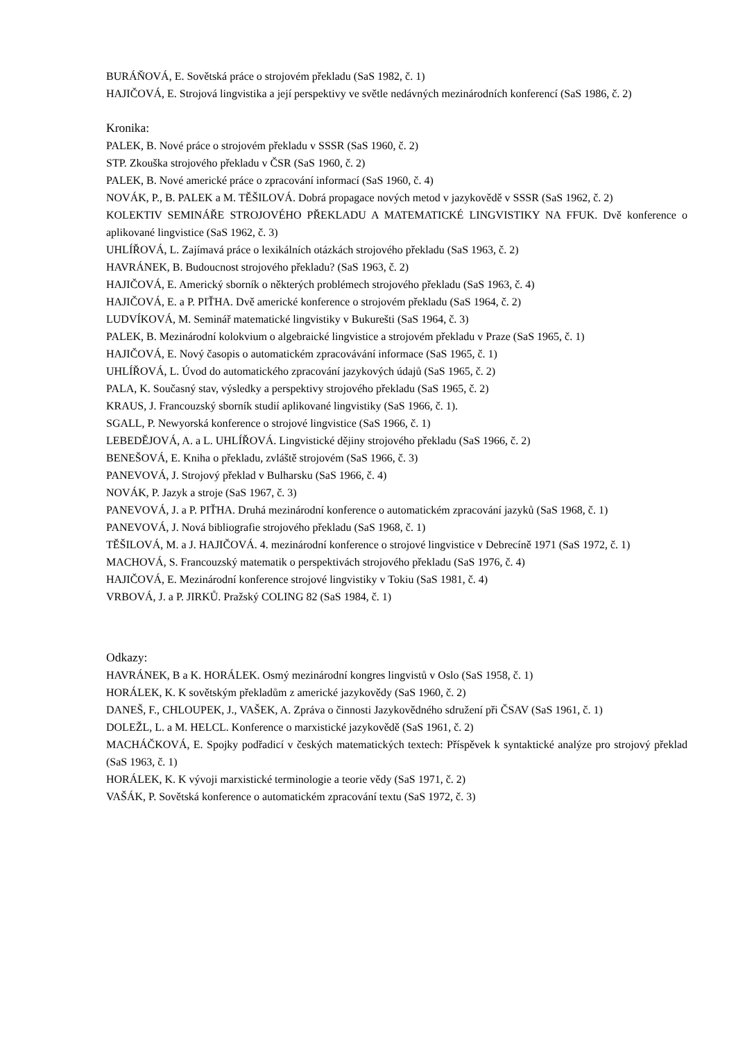BURÁŇOVÁ, E. Sovětská práce o strojovém překladu (SaS 1982, č. 1)
HAJIČOVÁ, E. Strojová lingvistika a její perspektivy ve světle nedávných mezinárodních konferencí (SaS 1986, č. 2)
Kronika:
PALEK, B. Nové práce o strojovém překladu v SSSR (SaS 1960, č. 2)
STP. Zkouška strojového překladu v ČSR (SaS 1960, č. 2)
PALEK, B. Nové americké práce o zpracování informací (SaS 1960, č. 4)
NOVÁK, P., B. PALEK a M. TĚŠILOVÁ. Dobrá propagace nových metod v jazykovědě v SSSR (SaS 1962, č. 2)
KOLEKTIV SEMINÁŘE STROJOVÉHO PŘEKLADU A MATEMATICKÉ LINGVISTIKY NA FFUK. Dvě konference o aplikované lingvistice (SaS 1962, č. 3)
UHLÍŘOVÁ, L. Zajímavá práce o lexikálních otázkách strojového překladu (SaS 1963, č. 2)
HAVRÁNEK, B. Budoucnost strojového překladu? (SaS 1963, č. 2)
HAJIČOVÁ, E. Americký sborník o některých problémech strojového překladu (SaS 1963, č. 4)
HAJIČOVÁ, E. a P. PIŤHA. Dvě americké konference o strojovém překladu (SaS 1964, č. 2)
LUDVÍKOVÁ, M. Seminář matematické lingvistiky v Bukurešti (SaS 1964, č. 3)
PALEK, B. Mezinárodní kolokvium o algebraické lingvistice a strojovém překladu v Praze (SaS 1965, č. 1)
HAJIČOVÁ, E. Nový časopis o automatickém zpracovávání informace (SaS 1965, č. 1)
UHLÍŘOVÁ, L. Úvod do automatického zpracování jazykových údajů (SaS 1965, č. 2)
PALA, K. Současný stav, výsledky a perspektivy strojového překladu (SaS 1965, č. 2)
KRAUS, J. Francouzský sborník studií aplikované lingvistiky (SaS 1966, č. 1).
SGALL, P. Newyorská konference o strojové lingvistice (SaS 1966, č. 1)
LEBEDĚJOVÁ, A. a L. UHLÍŘOVÁ. Lingvistické dějiny strojového překladu (SaS 1966, č. 2)
BENEŠOVÁ, E. Kniha o překladu, zvláště strojovém (SaS 1966, č. 3)
PANEVOVÁ, J. Strojový překlad v Bulharsku (SaS 1966, č. 4)
NOVÁK, P. Jazyk a stroje (SaS 1967, č. 3)
PANEVOVÁ, J. a P. PIŤHA. Druhá mezinárodní konference o automatickém zpracování jazyků (SaS 1968, č. 1)
PANEVOVÁ, J. Nová bibliografie strojového překladu (SaS 1968, č. 1)
TĚŠILOVÁ, M. a J. HAJIČOVÁ. 4. mezinárodní konference o strojové lingvistice v Debrecíně 1971 (SaS 1972, č. 1)
MACHOVÁ, S. Francouzský matematik o perspektivách strojového překladu (SaS 1976, č. 4)
HAJIČOVÁ, E. Mezinárodní konference strojové lingvistiky v Tokiu (SaS 1981, č. 4)
VRBOVÁ, J. a P. JIRKŮ. Pražský COLING 82 (SaS 1984, č. 1)
Odkazy:
HAVRÁNEK, B a K. HORÁLEK. Osmý mezinárodní kongres lingvistů v Oslo (SaS 1958, č. 1)
HORÁLEK, K. K sovětským překladům z americké jazykovědy (SaS 1960, č. 2)
DANEŠ, F., CHLOUPEK, J., VAŠEK, A. Zpráva o činnosti Jazykovědného sdružení při ČSAV (SaS 1961, č. 1)
DOLEŽL, L. a M. HELCL. Konference o marxistické jazykovědě (SaS 1961, č. 2)
MACHÁČKOVÁ, E. Spojky podřadicí v českých matematických textech: Příspěvek k syntaktické analýze pro strojový překlad (SaS 1963, č. 1)
HORÁLEK, K. K vývoji marxistické terminologie a teorie vědy (SaS 1971, č. 2)
VAŠÁK, P. Sovětská konference o automatickém zpracování textu (SaS 1972, č. 3)